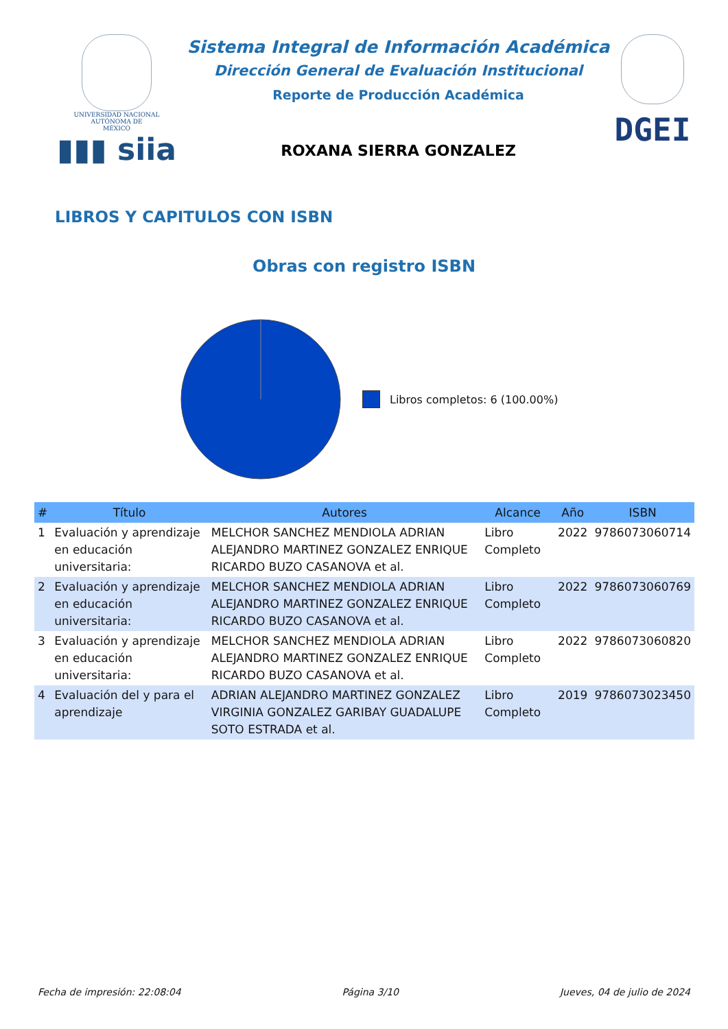UNIVERSIDAD NACIONAL
AUTÓNOMA DE
MÉXICO
▮▮▮ siia
Sistema Integral de Información Académica
Dirección General de Evaluación Institucional
Reporte de Producción Académica
ROXANA SIERRA GONZALEZ
DGEI
LIBROS Y CAPITULOS CON ISBN
Obras con registro ISBN
Libros completos: 6 (100.00%)
| # | Título | Autores | Alcance | Año | ISBN |
| --- | --- | --- | --- | --- | --- |
| 1 | Evaluación y aprendizaje en educación universitaria: | MELCHOR SANCHEZ MENDIOLA ADRIAN ALEJANDRO MARTINEZ GONZALEZ ENRIQUE RICARDO BUZO CASANOVA et al. | Libro Completo | 2022 | 9786073060714 |
| 2 | Evaluación y aprendizaje en educación universitaria: | MELCHOR SANCHEZ MENDIOLA ADRIAN ALEJANDRO MARTINEZ GONZALEZ ENRIQUE RICARDO BUZO CASANOVA et al. | Libro Completo | 2022 | 9786073060769 |
| 3 | Evaluación y aprendizaje en educación universitaria: | MELCHOR SANCHEZ MENDIOLA ADRIAN ALEJANDRO MARTINEZ GONZALEZ ENRIQUE RICARDO BUZO CASANOVA et al. | Libro Completo | 2022 | 9786073060820 |
| 4 | Evaluación del y para el aprendizaje | ADRIAN ALEJANDRO MARTINEZ GONZALEZ VIRGINIA GONZALEZ GARIBAY GUADALUPE SOTO ESTRADA et al. | Libro Completo | 2019 | 9786073023450 |
Fecha de impresión: 22:08:04 Página 3/10 Jueves, 04 de julio de 2024